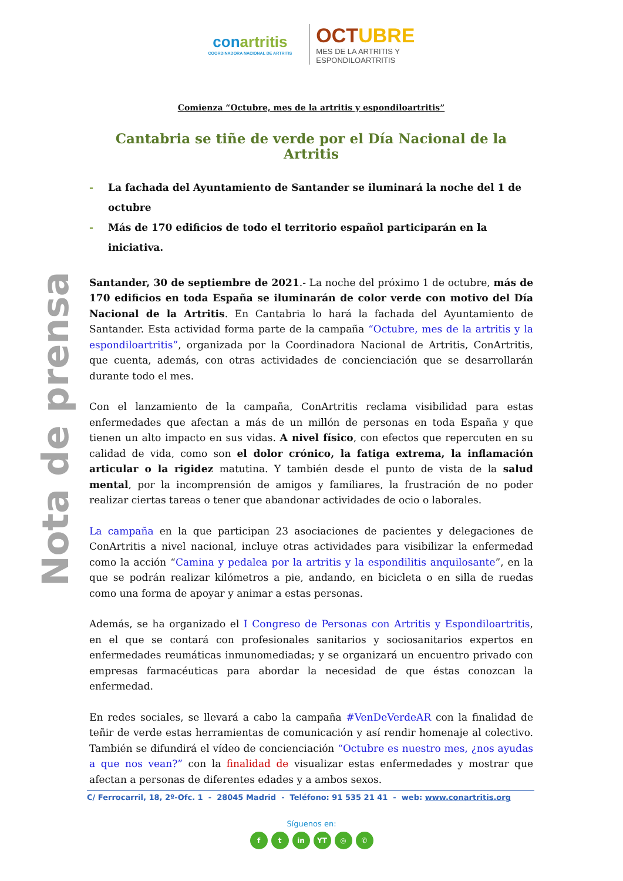conartritis
COORDINADORA NACIONAL DE ARTRITIS
OCTUBRE
MES DE LA ARTRITIS Y
ESPONDILOARTRITIS
Nota de prensa
Comienza “Octubre, mes de la artritis y espondiloartritis”
Cantabria se tiñe de verde por el Día Nacional de la Artritis
- La fachada del Ayuntamiento de Santander se iluminará la noche del 1 de octubre
- Más de 170 edificios de todo el territorio español participarán en la iniciativa.
Santander, 30 de septiembre de 2021.- La noche del próximo 1 de octubre, más de 170 edificios en toda España se iluminarán de color verde con motivo del Día Nacional de la Artritis. En Cantabria lo hará la fachada del Ayuntamiento de Santander. Esta actividad forma parte de la campaña “Octubre, mes de la artritis y la espondiloartritis”, organizada por la Coordinadora Nacional de Artritis, ConArtritis, que cuenta, además, con otras actividades de concienciación que se desarrollarán durante todo el mes.
Con el lanzamiento de la campaña, ConArtritis reclama visibilidad para estas enfermedades que afectan a más de un millón de personas en toda España y que tienen un alto impacto en sus vidas. A nivel físico, con efectos que repercuten en su calidad de vida, como son el dolor crónico, la fatiga extrema, la inflamación articular o la rigidez matutina. Y también desde el punto de vista de la salud mental, por la incomprensión de amigos y familiares, la frustración de no poder realizar ciertas tareas o tener que abandonar actividades de ocio o laborales.
La campaña en la que participan 23 asociaciones de pacientes y delegaciones de ConArtritis a nivel nacional, incluye otras actividades para visibilizar la enfermedad como la acción “Camina y pedalea por la artritis y la espondilitis anquilosante”, en la que se podrán realizar kilómetros a pie, andando, en bicicleta o en silla de ruedas como una forma de apoyar y animar a estas personas.
Además, se ha organizado el I Congreso de Personas con Artritis y Espondiloartritis, en el que se contará con profesionales sanitarios y sociosanitarios expertos en enfermedades reumáticas inmunomediadas; y se organizará un encuentro privado con empresas farmacéuticas para abordar la necesidad de que éstas conozcan la enfermedad.
En redes sociales, se llevará a cabo la campaña #VenDeVerdeAR con la finalidad de teñir de verde estas herramientas de comunicación y así rendir homenaje al colectivo. También se difundirá el vídeo de concienciación “Octubre es nuestro mes, ¿nos ayudas a que nos vean?” con la finalidad de visualizar estas enfermedades y mostrar que afectan a personas de diferentes edades y a ambos sexos.
C/ Ferrocarril, 18, 2º-Ofc. 1 - 28045 Madrid - Teléfono: 91 535 21 41 - web: www.conartritis.org
Síguenos en:
ft in YT ◎ ✆